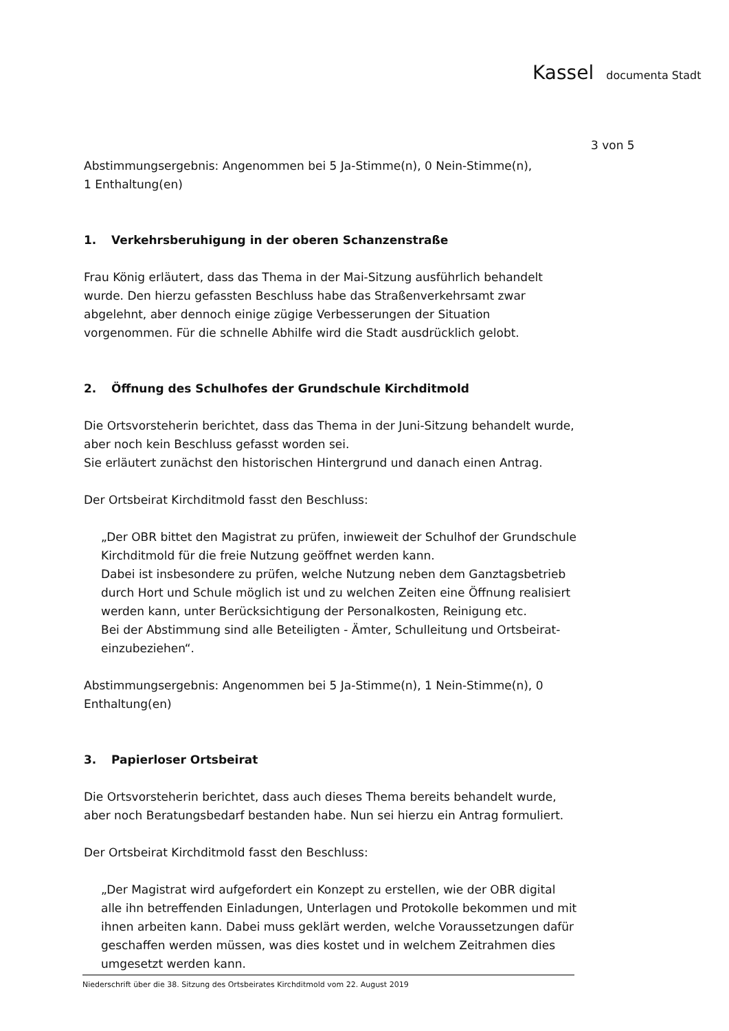Kassel documenta Stadt
3 von 5
Abstimmungsergebnis: Angenommen bei 5 Ja-Stimme(n), 0 Nein-Stimme(n),
1 Enthaltung(en)
1. Verkehrsberuhigung in der oberen Schanzenstraße
Frau König erläutert, dass das Thema in der Mai-Sitzung ausführlich behandelt wurde. Den hierzu gefassten Beschluss habe das Straßenverkehrsamt zwar abgelehnt, aber dennoch einige zügige Verbesserungen der Situation vorgenommen. Für die schnelle Abhilfe wird die Stadt ausdrücklich gelobt.
2. Öffnung des Schulhofes der Grundschule Kirchditmold
Die Ortsvorsteherin berichtet, dass das Thema in der Juni-Sitzung behandelt wurde, aber noch kein Beschluss gefasst worden sei.
Sie erläutert zunächst den historischen Hintergrund und danach einen Antrag.
Der Ortsbeirat Kirchditmold fasst den Beschluss:
„Der OBR bittet den Magistrat zu prüfen, inwieweit der Schulhof der Grundschule Kirchditmold für die freie Nutzung geöffnet werden kann.
Dabei ist insbesondere zu prüfen, welche Nutzung neben dem Ganztagsbetrieb durch Hort und Schule möglich ist und zu welchen Zeiten eine Öffnung realisiert werden kann, unter Berücksichtigung der Personalkosten, Reinigung etc.
Bei der Abstimmung sind alle Beteiligten - Ämter, Schulleitung und Ortsbeirat- einzubeziehen“.
Abstimmungsergebnis: Angenommen bei 5 Ja-Stimme(n), 1 Nein-Stimme(n), 0 Enthaltung(en)
3. Papierloser Ortsbeirat
Die Ortsvorsteherin berichtet, dass auch dieses Thema bereits behandelt wurde, aber noch Beratungsbedarf bestanden habe. Nun sei hierzu ein Antrag formuliert.
Der Ortsbeirat Kirchditmold fasst den Beschluss:
„Der Magistrat wird aufgefordert ein Konzept zu erstellen, wie der OBR digital alle ihn betreffenden Einladungen, Unterlagen und Protokolle bekommen und mit ihnen arbeiten kann. Dabei muss geklärt werden, welche Voraussetzungen dafür geschaffen werden müssen, was dies kostet und in welchem Zeitrahmen dies umgesetzt werden kann.
Niederschrift über die 38. Sitzung des Ortsbeirates Kirchditmold vom 22. August 2019